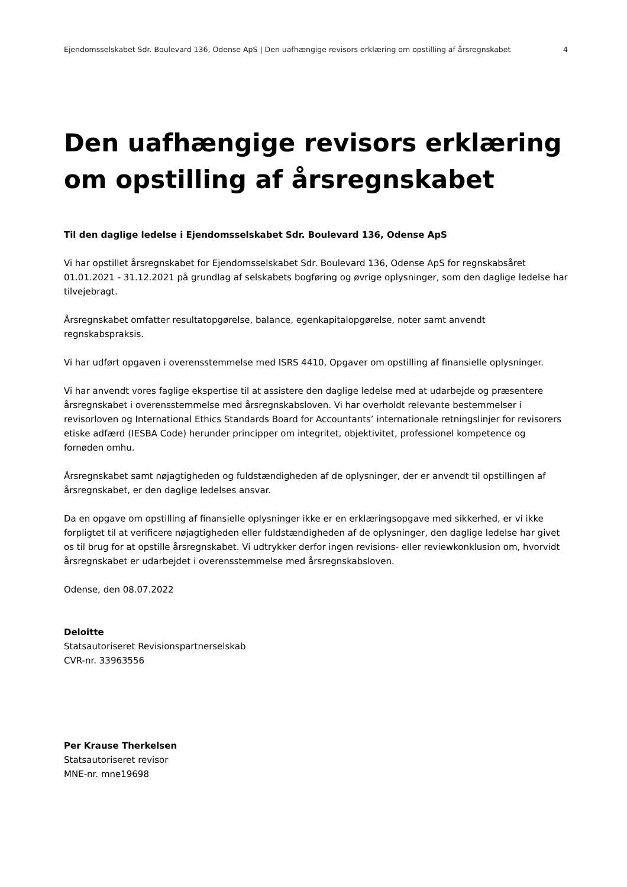Ejendomsselskabet Sdr. Boulevard 136, Odense ApS | Den uafhængige revisors erklæring om opstilling af årsregnskabet 4
Den uafhængige revisors erklæring om opstilling af årsregnskabet
Til den daglige ledelse i Ejendomsselskabet Sdr. Boulevard 136, Odense ApS
Vi har opstillet årsregnskabet for Ejendomsselskabet Sdr. Boulevard 136, Odense ApS for regnskabsåret 01.01.2021 - 31.12.2021 på grundlag af selskabets bogføring og øvrige oplysninger, som den daglige ledelse har tilvejebragt.
Årsregnskabet omfatter resultatopgørelse, balance, egenkapitalopgørelse, noter samt anvendt regnskabspraksis.
Vi har udført opgaven i overensstemmelse med ISRS 4410, Opgaver om opstilling af finansielle oplysninger.
Vi har anvendt vores faglige ekspertise til at assistere den daglige ledelse med at udarbejde og præsentere årsregnskabet i overensstemmelse med årsregnskabsloven. Vi har overholdt relevante bestemmelser i revisorloven og International Ethics Standards Board for Accountants’ internationale retningslinjer for revisorers etiske adfærd (IESBA Code) herunder principper om integritet, objektivitet, professionel kompetence og fornøden omhu.
Årsregnskabet samt nøjagtigheden og fuldstændigheden af de oplysninger, der er anvendt til opstillingen af årsregnskabet, er den daglige ledelses ansvar.
Da en opgave om opstilling af finansielle oplysninger ikke er en erklæringsopgave med sikkerhed, er vi ikke forpligtet til at verificere nøjagtigheden eller fuldstændigheden af de oplysninger, den daglige ledelse har givet os til brug for at opstille årsregnskabet. Vi udtrykker derfor ingen revisions- eller reviewkonklusion om, hvorvidt årsregnskabet er udarbejdet i overensstemmelse med årsregnskabsloven.
Odense, den 08.07.2022
Deloitte
Statsautoriseret Revisionspartnerselskab
CVR-nr. 33963556
Per Krause Therkelsen
Statsautoriseret revisor
MNE-nr. mne19698